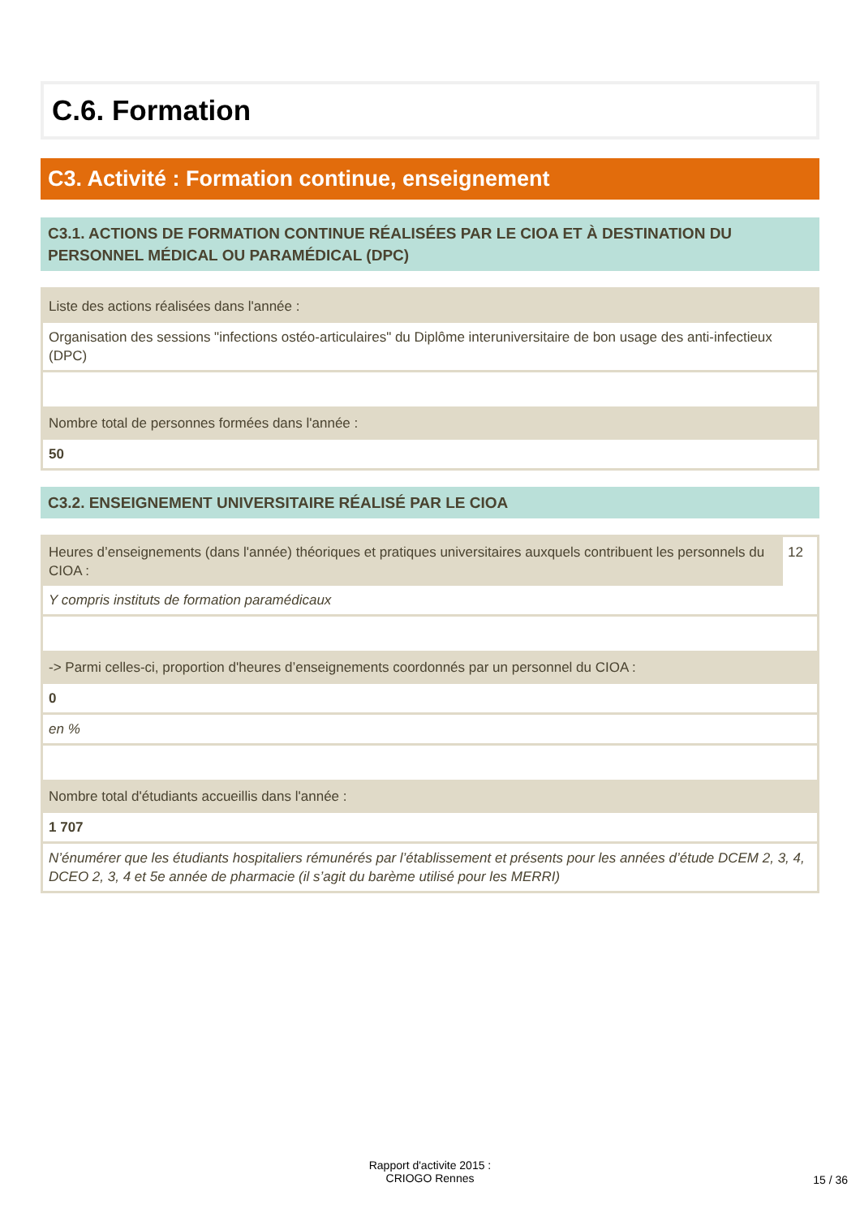C.6. Formation
C3. Activité : Formation continue, enseignement
C3.1. ACTIONS DE FORMATION CONTINUE RÉALISÉES PAR LE CIOA ET À DESTINATION DU PERSONNEL MÉDICAL OU PARAMÉDICAL (DPC)
Liste des actions réalisées dans l'année :
Organisation des sessions "infections ostéo-articulaires" du Diplôme interuniversitaire de bon usage des anti-infectieux (DPC)
Nombre total de personnes formées dans l'année :
50
C3.2. ENSEIGNEMENT UNIVERSITAIRE RÉALISÉ PAR LE CIOA
Heures d’enseignements (dans l'année) théoriques et pratiques universitaires auxquels contribuent les personnels du CIOA :
12
Y compris instituts de formation paramédicaux
-> Parmi celles-ci, proportion d'heures d’enseignements coordonnés par un personnel du CIOA :
0
en %
Nombre total d'étudiants accueillis dans l'année :
1 707
N’énumérer que les étudiants hospitaliers rémunérés par l’établissement et présents pour les années d’étude DCEM 2, 3, 4, DCEO 2, 3, 4 et 5e année de pharmacie (il s’agit du barème utilisé pour les MERRI)
Rapport d'activite 2015 :
CRIOGO Rennes
15 / 36